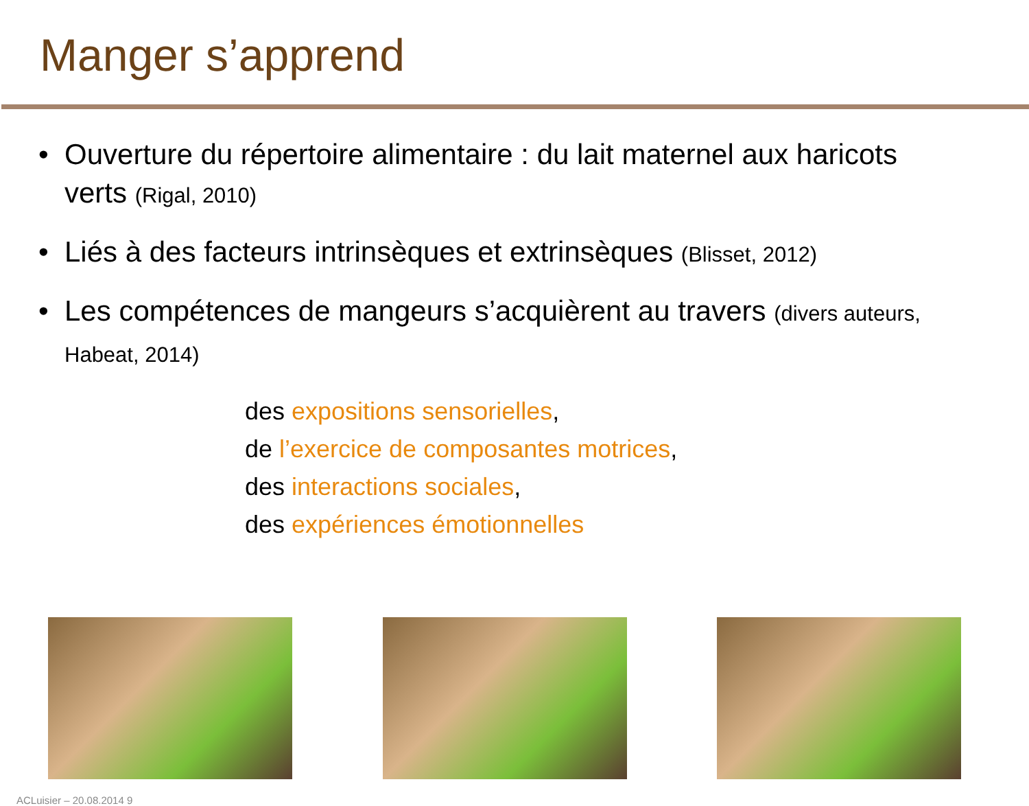Manger s’apprend
Ouverture du répertoire alimentaire : du lait maternel aux haricots verts (Rigal, 2010)
Liés à des facteurs intrinsèques et extrinsèques (Blisset, 2012)
Les compétences de mangeurs s’acquièrent au travers (divers auteurs, Habeat, 2014)
des expositions sensorielles,
de l’exercice de composantes motrices,
des interactions sociales,
des expériences émotionnelles
ACLuisier – 20.08.2014 9